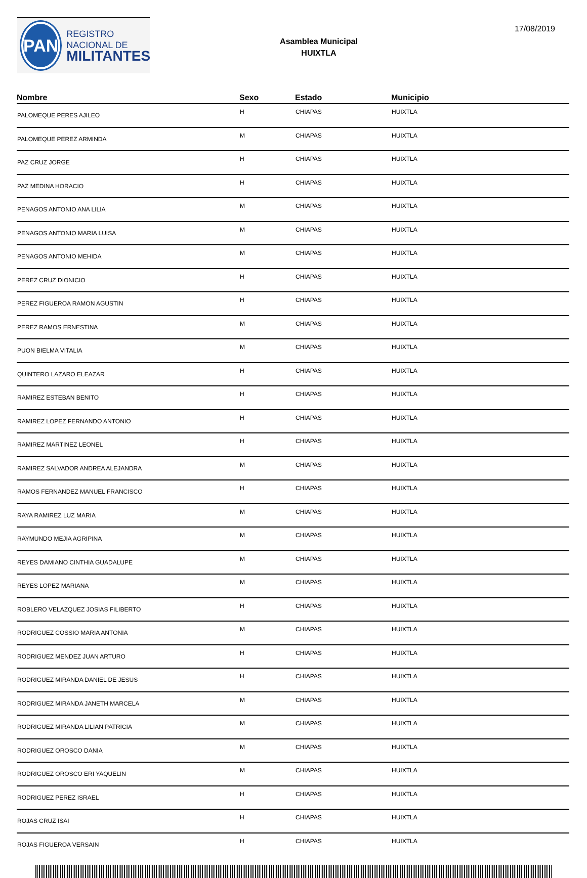PAN
REGISTRO
NACIONAL DE
MILITANTES
Asamblea Municipal
HUIXTLA
17/08/2019
| Nombre | Sexo | Estado | Municipio |
| --- | --- | --- | --- |
| PALOMEQUE PERES AJILEO | H | CHIAPAS | HUIXTLA |
| PALOMEQUE PEREZ ARMINDA | M | CHIAPAS | HUIXTLA |
| PAZ CRUZ JORGE | H | CHIAPAS | HUIXTLA |
| PAZ MEDINA HORACIO | H | CHIAPAS | HUIXTLA |
| PENAGOS ANTONIO ANA LILIA | M | CHIAPAS | HUIXTLA |
| PENAGOS ANTONIO MARIA LUISA | M | CHIAPAS | HUIXTLA |
| PENAGOS ANTONIO MEHIDA | M | CHIAPAS | HUIXTLA |
| PEREZ CRUZ DIONICIO | H | CHIAPAS | HUIXTLA |
| PEREZ FIGUEROA RAMON AGUSTIN | H | CHIAPAS | HUIXTLA |
| PEREZ RAMOS ERNESTINA | M | CHIAPAS | HUIXTLA |
| PUON BIELMA VITALIA | M | CHIAPAS | HUIXTLA |
| QUINTERO LAZARO ELEAZAR | H | CHIAPAS | HUIXTLA |
| RAMIREZ ESTEBAN BENITO | H | CHIAPAS | HUIXTLA |
| RAMIREZ LOPEZ FERNANDO ANTONIO | H | CHIAPAS | HUIXTLA |
| RAMIREZ MARTINEZ LEONEL | H | CHIAPAS | HUIXTLA |
| RAMIREZ SALVADOR ANDREA ALEJANDRA | M | CHIAPAS | HUIXTLA |
| RAMOS FERNANDEZ MANUEL FRANCISCO | H | CHIAPAS | HUIXTLA |
| RAYA RAMIREZ LUZ MARIA | M | CHIAPAS | HUIXTLA |
| RAYMUNDO MEJIA AGRIPINA | M | CHIAPAS | HUIXTLA |
| REYES DAMIANO CINTHIA GUADALUPE | M | CHIAPAS | HUIXTLA |
| REYES LOPEZ MARIANA | M | CHIAPAS | HUIXTLA |
| ROBLERO VELAZQUEZ JOSIAS FILIBERTO | H | CHIAPAS | HUIXTLA |
| RODRIGUEZ COSSIO MARIA ANTONIA | M | CHIAPAS | HUIXTLA |
| RODRIGUEZ MENDEZ JUAN ARTURO | H | CHIAPAS | HUIXTLA |
| RODRIGUEZ MIRANDA DANIEL DE JESUS | H | CHIAPAS | HUIXTLA |
| RODRIGUEZ MIRANDA JANETH MARCELA | M | CHIAPAS | HUIXTLA |
| RODRIGUEZ MIRANDA LILIAN PATRICIA | M | CHIAPAS | HUIXTLA |
| RODRIGUEZ OROSCO DANIA | M | CHIAPAS | HUIXTLA |
| RODRIGUEZ OROSCO ERI YAQUELIN | M | CHIAPAS | HUIXTLA |
| RODRIGUEZ PEREZ ISRAEL | H | CHIAPAS | HUIXTLA |
| ROJAS CRUZ ISAI | H | CHIAPAS | HUIXTLA |
| ROJAS FIGUEROA VERSAIN | H | CHIAPAS | HUIXTLA |